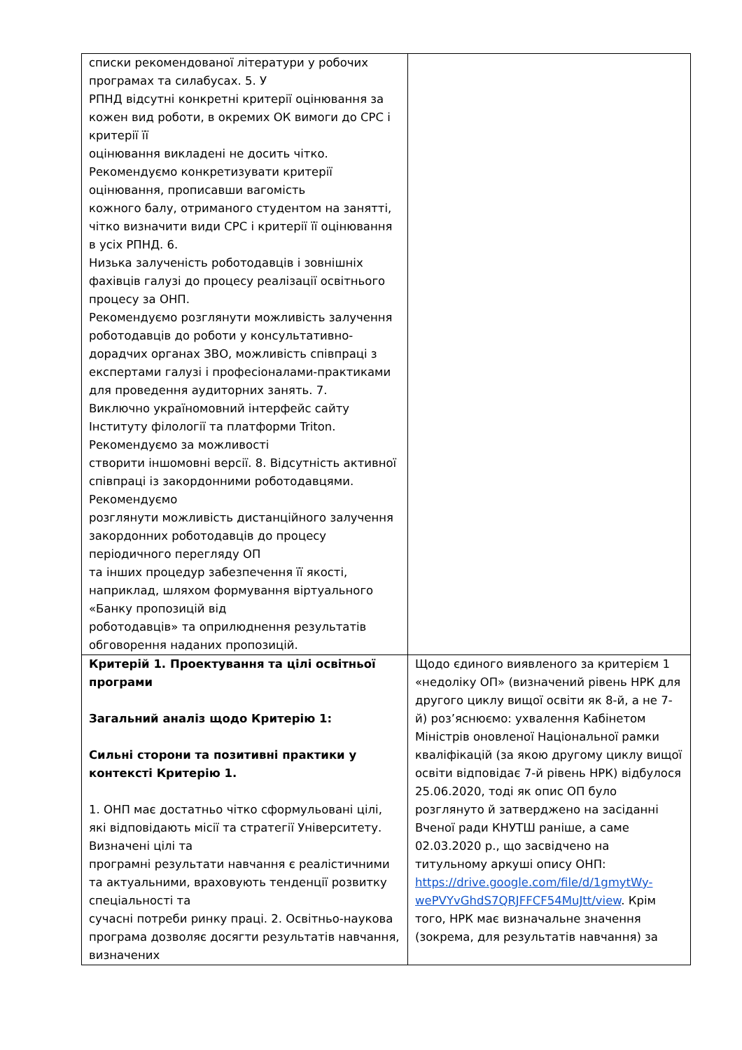| списки рекомендованої літератури у робочих програмах та силабусах. 5. У РПНД відсутні конкретні критерії оцінювання за кожен вид роботи, в окремих ОК вимоги до СРС і критерії її оцінювання викладені не досить чітко. Рекомендуємо конкретизувати критерії оцінювання, прописавши вагомість кожного балу, отриманого студентом на занятті, чітко визначити види СРС і критерії її оцінювання в усіх РПНД. 6. Низька залученість роботодавців і зовнішніх фахівців галузі до процесу реалізації освітнього процесу за ОНП. Рекомендуємо розглянути можливість залучення роботодавців до роботи у консультативно-дорадчих органах ЗВО, можливість співпраці з експертами галузі і професіоналами-практиками для проведення аудиторних занять. 7. Виключно україномовний інтерфейс сайту Інституту філології та платформи Triton. Рекомендуємо за можливості створити іншомовні версії. 8. Відсутність активної співпраці із закордонними роботодавцями. Рекомендуємо розглянути можливість дистанційного залучення закордонних роботодавців до процесу періодичного перегляду ОП та інших процедур забезпечення її якості, наприклад, шляхом формування віртуального «Банку пропозицій від роботодавців» та оприлюднення результатів обговорення наданих пропозицій. | |
| Критерій 1. Проектування та цілі освітньої програми Загальний аналіз щодо Критерію 1: Сильні сторони та позитивні практики у контексті Критерію 1. 1. ОНП має достатньо чітко сформульовані цілі, які відповідають місії та стратегії Університету. Визначені цілі та програмні результати навчання є реалістичними та актуальними, враховують тенденції розвитку спеціальності та сучасні потреби ринку праці. 2. Освітньо-наукова програма дозволяє досягти результатів навчання, визначених | Щодо єдиного виявленого за критерієм 1 «недоліку ОП» (визначений рівень НРК для другого циклу вищої освіти як 8-й, а не 7-й) роз’яснюємо: ухвалення Кабінетом Міністрів оновленої Національної рамки кваліфікацій (за якою другому циклу вищої освіти відповідає 7-й рівень НРК) відбулося 25.06.2020, тоді як опис ОП було розглянуто й затверджено на засіданні Вченої ради КНУТШ раніше, а саме 02.03.2020 р., що засвідчено на титульному аркуші опису ОНП: https://drive.google.com/file/d/1gmytWy-wePVYvGhdS7QRJFFCF54MuJtt/view . Крім того, НРК має визначальне значення (зокрема, для результатів навчання) за |